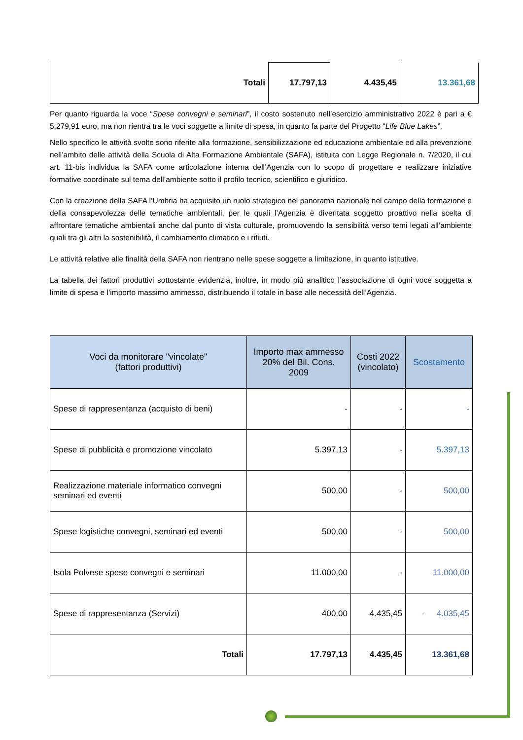| Totali | 17.797,13 | 4.435,45 | 13.361,68 |
Per quanto riguarda la voce “Spese convegni e seminari”, il costo sostenuto nell’esercizio amministrativo 2022 è pari a € 5.279,91 euro, ma non rientra tra le voci soggette a limite di spesa, in quanto fa parte del Progetto “Life Blue Lakes”.
Nello specifico le attività svolte sono riferite alla formazione, sensibilizzazione ed educazione ambientale ed alla prevenzione nell’ambito delle attività della Scuola di Alta Formazione Ambientale (SAFA), istituita con Legge Regionale n. 7/2020, il cui art. 11-bis individua la SAFA come articolazione interna dell’Agenzia con lo scopo di progettare e realizzare iniziative formative coordinate sul tema dell’ambiente sotto il profilo tecnico, scientifico e giuridico.
Con la creazione della SAFA l’Umbria ha acquisito un ruolo strategico nel panorama nazionale nel campo della formazione e della consapevolezza delle tematiche ambientali, per le quali l’Agenzia è diventata soggetto proattivo nella scelta di affrontare tematiche ambientali anche dal punto di vista culturale, promuovendo la sensibilità verso temi legati all’ambiente quali tra gli altri la sostenibilità, il cambiamento climatico e i rifiuti.
Le attività relative alle finalità della SAFA non rientrano nelle spese soggette a limitazione, in quanto istitutive.
La tabella dei fattori produttivi sottostante evidenzia, inoltre, in modo più analitico l’associazione di ogni voce soggetta a limite di spesa e l’importo massimo ammesso, distribuendo il totale in base alle necessità dell’Agenzia.
| Voci da monitorare "vincolate" (fattori produttivi) | Importo max ammesso 20% del Bil. Cons. 2009 | Costi 2022 (vincolato) | Scostamento |
| --- | --- | --- | --- |
| Spese di rappresentanza (acquisto di beni) | - | - | - |
| Spese di pubblicità e promozione vincolato | 5.397,13 | - | 5.397,13 |
| Realizzazione materiale informatico convegni seminari ed eventi | 500,00 | - | 500,00 |
| Spese logistiche convegni, seminari ed eventi | 500,00 | - | 500,00 |
| Isola Polvese spese convegni e seminari | 11.000,00 | - | 11.000,00 |
| Spese di rappresentanza (Servizi) | 400,00 | 4.435,45 | - 4.035,45 |
| Totali | 17.797,13 | 4.435,45 | 13.361,68 |